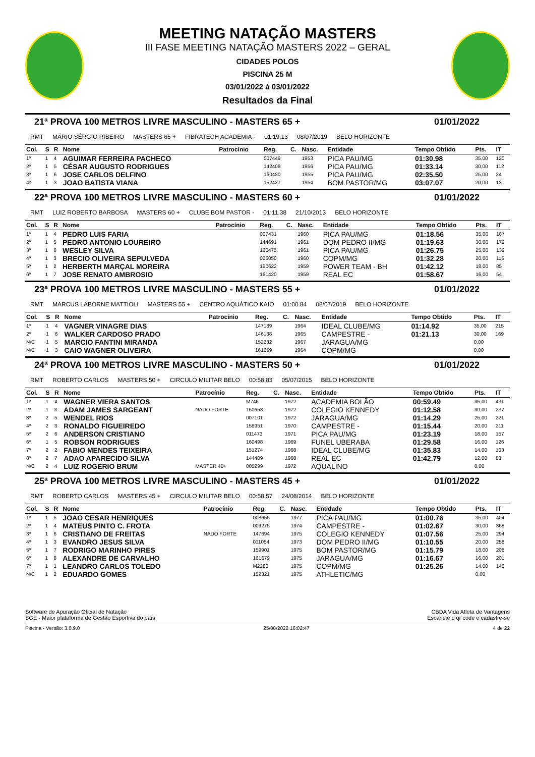MEETING NATAÇÃO MASTERS
III FASE MEETING NATAÇÃO MASTERS 2022 – GERAL
CIDADES POLOS
PISCINA 25 M
03/01/2022 à 03/01/2022
Resultados da Final
21ª PROVA 100 METROS LIVRE MASCULINO - MASTERS 65 + 01/01/2022
RMT MÁRIO SÉRGIO RIBEIRO MASTERS 65 + FIBRATECH ACADEMIA - 01:19.13 08/07/2019 BELO HORIZONTE
| Col. | S | R | Nome | Patrocínio | Reg. | C. | Nasc. | Entidade | Tempo Obtido | Pts. | IT |
| --- | --- | --- | --- | --- | --- | --- | --- | --- | --- | --- | --- |
| 1º | 1 | 4 | AGUIMAR FERREIRA PACHECO | | 007449 | | 1953 | PICA PAU/MG | 01:30.98 | 35,00 | 120 |
| 2º | 1 | 5 | CÉSAR AUGUSTO RODRIGUES | | 142408 | | 1956 | PICA PAU/MG | 01:33.14 | 30,00 | 112 |
| 3º | 1 | 6 | JOSE CARLOS DELFINO | | 160480 | | 1955 | PICA PAU/MG | 02:35.50 | 25,00 | 24 |
| 4º | 1 | 3 | JOAO BATISTA VIANA | | 152427 | | 1954 | BOM PASTOR/MG | 03:07.07 | 20,00 | 13 |
22ª PROVA 100 METROS LIVRE MASCULINO - MASTERS 60 + 01/01/2022
RMT LUIZ ROBERTO BARBOSA MASTERS 60 + CLUBE BOM PASTOR - 01:11.38 21/10/2013 BELO HORIZONTE
| Col. | S | R | Nome | Patrocínio | Reg. | C. | Nasc. | Entidade | Tempo Obtido | Pts. | IT |
| --- | --- | --- | --- | --- | --- | --- | --- | --- | --- | --- | --- |
| 1º | 1 | 4 | PEDRO LUIS FARIA | | 007431 | | 1960 | PICA PAU/MG | 01:18.56 | 35,00 | 187 |
| 2º | 1 | 5 | PEDRO ANTONIO LOUREIRO | | 144691 | | 1961 | DOM PEDRO II/MG | 01:19.63 | 30,00 | 179 |
| 3º | 1 | 6 | WESLEY SILVA | | 160475 | | 1961 | PICA PAU/MG | 01:26.75 | 25,00 | 139 |
| 4º | 1 | 3 | BRECIO OLIVEIRA SEPULVEDA | | 006050 | | 1960 | COPM/MG | 01:32.28 | 20,00 | 115 |
| 5º | 1 | 2 | HERBERTH MARÇAL MOREIRA | | 150622 | | 1959 | POWER TEAM - BH | 01:42.12 | 18,00 | 85 |
| 6º | 1 | 7 | JOSE RENATO AMBROSIO | | 161420 | | 1959 | REAL EC | 01:58.67 | 16,00 | 54 |
23ª PROVA 100 METROS LIVRE MASCULINO - MASTERS 55 + 01/01/2022
RMT MARCUS LABORNE MATTIOLI MASTERS 55 + CENTRO AQUÁTICO KAIO 01:00.84 08/07/2019 BELO HORIZONTE
| Col. | S | R | Nome | Patrocínio | Reg. | C. | Nasc. | Entidade | Tempo Obtido | Pts. | IT |
| --- | --- | --- | --- | --- | --- | --- | --- | --- | --- | --- | --- |
| 1º | 1 | 4 | VAGNER VINAGRE DIAS | | 147189 | | 1964 | IDEAL CLUBE/MG | 01:14.92 | 35,00 | 215 |
| 2º | 1 | 6 | WALKER CARDOSO PRADO | | 146188 | | 1965 | CAMPESTRE - | 01:21.13 | 30,00 | 169 |
| N/C | 1 | 5 | MARCIO FANTINI MIRANDA | | 152232 | | 1967 | JARAGUA/MG | | 0,00 | |
| N/C | 1 | 3 | CAIO WAGNER OLIVEIRA | | 161659 | | 1964 | COPM/MG | | 0,00 | |
24ª PROVA 100 METROS LIVRE MASCULINO - MASTERS 50 + 01/01/2022
RMT ROBERTO CARLOS MASTERS 50 + CIRCULO MILITAR BELO 00:58.83 05/07/2015 BELO HORIZONTE
| Col. | S | R | Nome | Patrocínio | Reg. | C. | Nasc. | Entidade | Tempo Obtido | Pts. | IT |
| --- | --- | --- | --- | --- | --- | --- | --- | --- | --- | --- | --- |
| 1º | 1 | 4 | WAGNER VIERA SANTOS | | M746 | | 1972 | ACADEMIA BOLÃO | 00:59.49 | 35,00 | 431 |
| 2º | 1 | 3 | ADAM JAMES SARGEANT | NADO FORTE | 160658 | | 1972 | COLEGIO KENNEDY | 01:12.58 | 30,00 | 237 |
| 3º | 2 | 5 | WENDEL RIOS | | 007101 | | 1972 | JARAGUA/MG | 01:14.29 | 25,00 | 221 |
| 4º | 2 | 3 | RONALDO FIGUEIREDO | | 158951 | | 1970 | CAMPESTRE - | 01:15.44 | 20,00 | 211 |
| 5º | 2 | 6 | ANDERSON CRISTIANO | | 011473 | | 1971 | PICA PAU/MG | 01:23.19 | 18,00 | 157 |
| 6º | 1 | 5 | ROBSON RODRIGUES | | 160498 | | 1969 | FUNEL UBERABA | 01:29.58 | 16,00 | 126 |
| 7º | 2 | 2 | FABIO MENDES TEIXEIRA | | 151274 | | 1968 | IDEAL CLUBE/MG | 01:35.83 | 14,00 | 103 |
| 8º | 2 | 7 | ADAO APARECIDO SILVA | | 144409 | | 1968 | REAL EC | 01:42.79 | 12,00 | 83 |
| N/C | 2 | 4 | LUIZ ROGERIO BRUM | MASTER 40+ | 005299 | | 1972 | AQUALINO | | 0,00 | |
25ª PROVA 100 METROS LIVRE MASCULINO - MASTERS 45 + 01/01/2022
RMT ROBERTO CARLOS MASTERS 45 + CIRCULO MILITAR BELO 00:58.57 24/08/2014 BELO HORIZONTE
| Col. | S | R | Nome | Patrocínio | Reg. | C. | Nasc. | Entidade | Tempo Obtido | Pts. | IT |
| --- | --- | --- | --- | --- | --- | --- | --- | --- | --- | --- | --- |
| 1º | 1 | 5 | JOAO CESAR HENRIQUES | | 008655 | | 1977 | PICA PAU/MG | 01:00.76 | 35,00 | 404 |
| 2º | 1 | 4 | MATEUS PINTO C. FROTA | | 009275 | | 1974 | CAMPESTRE - | 01:02.67 | 30,00 | 368 |
| 3º | 1 | 6 | CRISTIANO DE FREITAS | NADO FORTE | 147694 | | 1975 | COLEGIO KENNEDY | 01:07.56 | 25,00 | 294 |
| 4º | 1 | 3 | EVANDRO JESUS SILVA | | 011054 | | 1973 | DOM PEDRO II/MG | 01:10.55 | 20,00 | 258 |
| 5º | 1 | 7 | RODRIGO MARINHO PIRES | | 159901 | | 1975 | BOM PASTOR/MG | 01:15.79 | 18,00 | 208 |
| 6º | 1 | 8 | ALEXANDRE DE CARVALHO | | 161679 | | 1975 | JARAGUA/MG | 01:16.67 | 16,00 | 201 |
| 7º | 1 | 1 | LEANDRO CARLOS TOLEDO | | M2280 | | 1975 | COPM/MG | 01:25.26 | 14,00 | 146 |
| N/C | 1 | 2 | EDUARDO GOMES | | 152321 | | 1975 | ATHLETIC/MG | | 0,00 | |
Software de Apuração Oficial de Natação
SGE - Maior plataforma de Gestão Esportiva do país
CBDA Vida Atleta de Vantagens
Escaneie o qr code e cadastre-se
Piscina - Versão: 3.0.9.0 25/08/2022 16:02:47 4 de 22